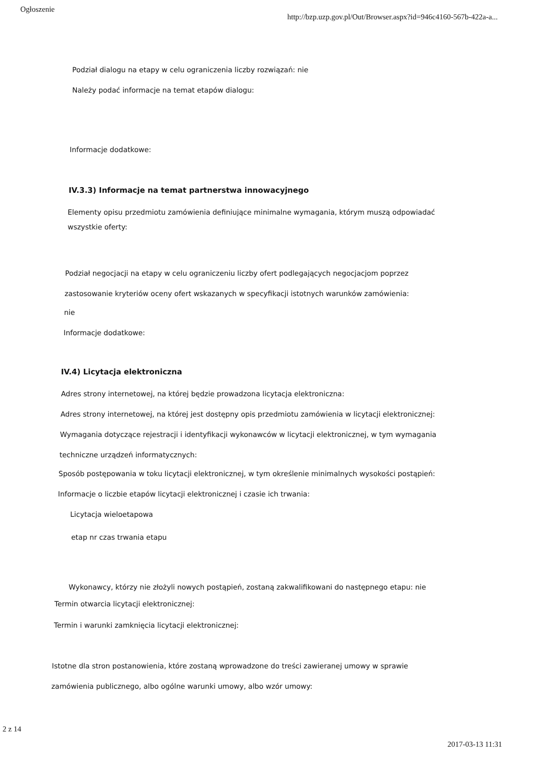Ogłoszenie
http://bzp.uzp.gov.pl/Out/Browser.aspx?id=946c4160-567b-422a-a...
Podział dialogu na etapy w celu ograniczenia liczby rozwiązań: nie
Należy podać informacje na temat etapów dialogu:
Informacje dodatkowe:
IV.3.3) Informacje na temat partnerstwa innowacyjnego
Elementy opisu przedmiotu zamówienia definiujące minimalne wymagania, którym muszą odpowiadać
wszystkie oferty:
Podział negocjacji na etapy w celu ograniczeniu liczby ofert podlegających negocjacjom poprzez
zastosowanie kryteriów oceny ofert wskazanych w specyfikacji istotnych warunków zamówienia:
nie
Informacje dodatkowe:
IV.4) Licytacja elektroniczna
Adres strony internetowej, na której będzie prowadzona licytacja elektroniczna:
Adres strony internetowej, na której jest dostępny opis przedmiotu zamówienia w licytacji elektronicznej:
Wymagania dotyczące rejestracji i identyfikacji wykonawców w licytacji elektronicznej, w tym wymagania
techniczne urządzeń informatycznych:
Sposób postępowania w toku licytacji elektronicznej, w tym określenie minimalnych wysokości postąpień:
Informacje o liczbie etapów licytacji elektronicznej i czasie ich trwania:
Licytacja wieloetapowa
etap nr czas trwania etapu
Wykonawcy, którzy nie złożyli nowych postąpień, zostaną zakwalifikowani do następnego etapu: nie
Termin otwarcia licytacji elektronicznej:
Termin i warunki zamknięcia licytacji elektronicznej:
Istotne dla stron postanowienia, które zostaną wprowadzone do treści zawieranej umowy w sprawie
zamówienia publicznego, albo ogólne warunki umowy, albo wzór umowy:
2 z 14
2017-03-13 11:31